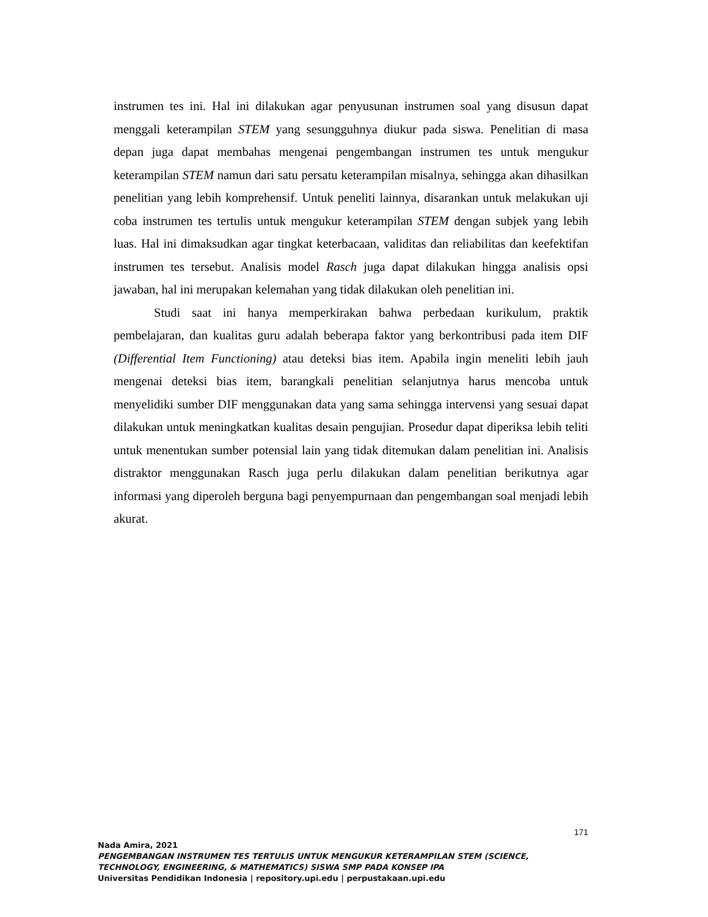instrumen tes ini. Hal ini dilakukan agar penyusunan instrumen soal yang disusun dapat menggali keterampilan STEM yang sesungguhnya diukur pada siswa. Penelitian di masa depan juga dapat membahas mengenai pengembangan instrumen tes untuk mengukur keterampilan STEM namun dari satu persatu keterampilan misalnya, sehingga akan dihasilkan penelitian yang lebih komprehensif. Untuk peneliti lainnya, disarankan untuk melakukan uji coba instrumen tes tertulis untuk mengukur keterampilan STEM dengan subjek yang lebih luas. Hal ini dimaksudkan agar tingkat keterbacaan, validitas dan reliabilitas dan keefektifan instrumen tes tersebut. Analisis model Rasch juga dapat dilakukan hingga analisis opsi jawaban, hal ini merupakan kelemahan yang tidak dilakukan oleh penelitian ini.
Studi saat ini hanya memperkirakan bahwa perbedaan kurikulum, praktik pembelajaran, dan kualitas guru adalah beberapa faktor yang berkontribusi pada item DIF (Differential Item Functioning) atau deteksi bias item. Apabila ingin meneliti lebih jauh mengenai deteksi bias item, barangkali penelitian selanjutnya harus mencoba untuk menyelidiki sumber DIF menggunakan data yang sama sehingga intervensi yang sesuai dapat dilakukan untuk meningkatkan kualitas desain pengujian. Prosedur dapat diperiksa lebih teliti untuk menentukan sumber potensial lain yang tidak ditemukan dalam penelitian ini. Analisis distraktor menggunakan Rasch juga perlu dilakukan dalam penelitian berikutnya agar informasi yang diperoleh berguna bagi penyempurnaan dan pengembangan soal menjadi lebih akurat.
171
Nada Amira, 2021
PENGEMBANGAN INSTRUMEN TES TERTULIS UNTUK MENGUKUR KETERAMPILAN STEM (SCIENCE,
TECHNOLOGY, ENGINEERING, & MATHEMATICS) SISWA SMP PADA KONSEP IPA
Universitas Pendidikan Indonesia | repository.upi.edu | perpustakaan.upi.edu